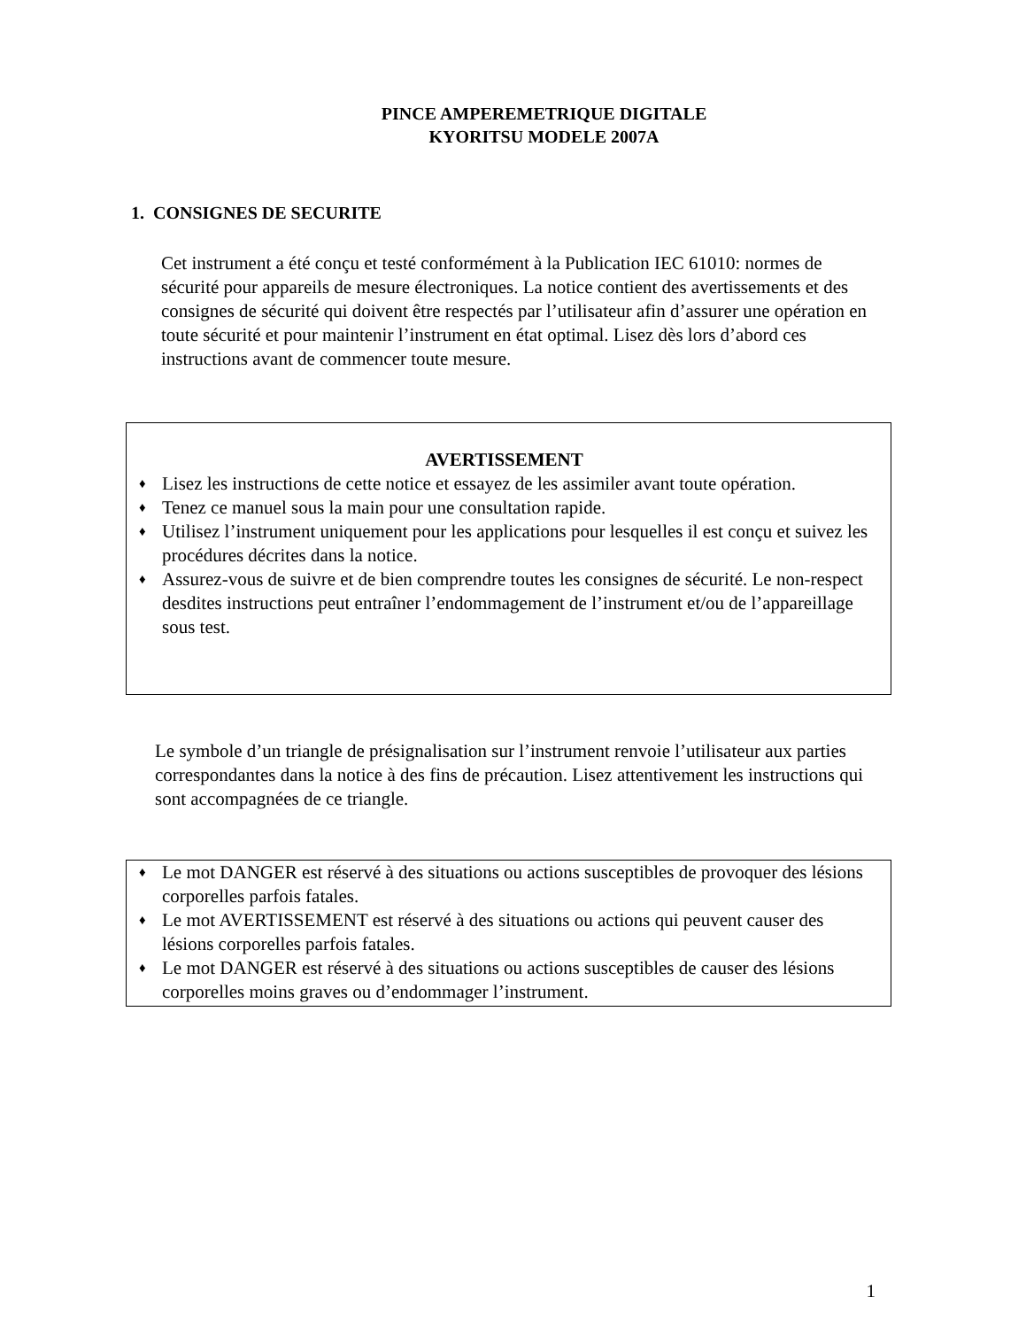PINCE AMPEREMETRIQUE DIGITALE
KYORITSU MODELE 2007A
1. CONSIGNES DE SECURITE
Cet instrument a été conçu et testé conformément à la Publication IEC 61010: normes de sécurité pour appareils de mesure électroniques. La notice contient des avertissements et des consignes de sécurité qui doivent être respectés par l’utilisateur afin d’assurer une opération en toute sécurité et pour maintenir l’instrument en état optimal. Lisez dès lors d’abord ces instructions avant de commencer toute mesure.
AVERTISSEMENT
♦ Lisez les instructions de cette notice et essayez de les assimiler avant toute opération.
♦ Tenez ce manuel sous la main pour une consultation rapide.
♦ Utilisez l’instrument uniquement pour les applications pour lesquelles il est conçu et suivez les procédures décrites dans la notice.
♦ Assurez-vous de suivre et de bien comprendre toutes les consignes de sécurité. Le non-respect desdites instructions peut entraîner l’endommagement de l’instrument et/ou de l’appareillage sous test.
Le symbole d’un triangle de présignalisation sur l’instrument renvoie l’utilisateur aux parties correspondantes dans la notice à des fins de précaution. Lisez attentivement les instructions qui sont accompagnées de ce triangle.
♦ Le mot DANGER est réservé à des situations ou actions susceptibles de provoquer des lésions corporelles parfois fatales.
♦ Le mot AVERTISSEMENT est réservé à des situations ou actions qui peuvent causer des lésions corporelles parfois fatales.
♦ Le mot DANGER est réservé à des situations ou actions susceptibles de causer des lésions corporelles moins graves ou d’endommager l’instrument.
1